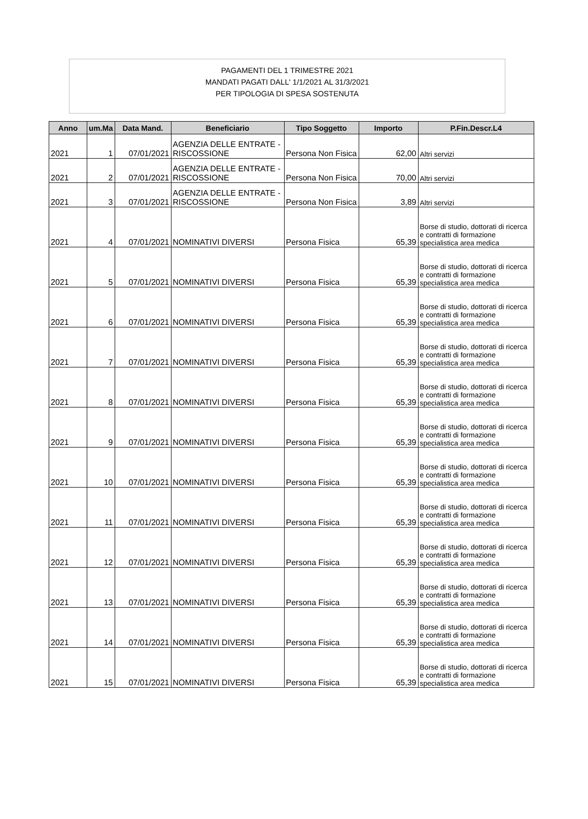PAGAMENTI DEL 1 TRIMESTRE 2021
MANDATI PAGATI DALL' 1/1/2021 AL 31/3/2021
PER TIPOLOGIA DI SPESA SOSTENUTA
| Anno | um.Ma | Data Mand. | Beneficiario | Tipo Soggetto | Importo | P.Fin.Descr.L4 |
| --- | --- | --- | --- | --- | --- | --- |
| 2021 | 1 | 07/01/2021 | AGENZIA DELLE ENTRATE - RISCOSSIONE | Persona Non Fisica | 62,00 | Altri servizi |
| 2021 | 2 | 07/01/2021 | AGENZIA DELLE ENTRATE - RISCOSSIONE | Persona Non Fisica | 70,00 | Altri servizi |
| 2021 | 3 | 07/01/2021 | AGENZIA DELLE ENTRATE - RISCOSSIONE | Persona Non Fisica | 3,89 | Altri servizi |
| 2021 | 4 | 07/01/2021 | NOMINATIVI DIVERSI | Persona Fisica | 65,39 | Borse di studio, dottorati di ricerca e contratti di formazione specialistica area medica |
| 2021 | 5 | 07/01/2021 | NOMINATIVI DIVERSI | Persona Fisica | 65,39 | Borse di studio, dottorati di ricerca e contratti di formazione specialistica area medica |
| 2021 | 6 | 07/01/2021 | NOMINATIVI DIVERSI | Persona Fisica | 65,39 | Borse di studio, dottorati di ricerca e contratti di formazione specialistica area medica |
| 2021 | 7 | 07/01/2021 | NOMINATIVI DIVERSI | Persona Fisica | 65,39 | Borse di studio, dottorati di ricerca e contratti di formazione specialistica area medica |
| 2021 | 8 | 07/01/2021 | NOMINATIVI DIVERSI | Persona Fisica | 65,39 | Borse di studio, dottorati di ricerca e contratti di formazione specialistica area medica |
| 2021 | 9 | 07/01/2021 | NOMINATIVI DIVERSI | Persona Fisica | 65,39 | Borse di studio, dottorati di ricerca e contratti di formazione specialistica area medica |
| 2021 | 10 | 07/01/2021 | NOMINATIVI DIVERSI | Persona Fisica | 65,39 | Borse di studio, dottorati di ricerca e contratti di formazione specialistica area medica |
| 2021 | 11 | 07/01/2021 | NOMINATIVI DIVERSI | Persona Fisica | 65,39 | Borse di studio, dottorati di ricerca e contratti di formazione specialistica area medica |
| 2021 | 12 | 07/01/2021 | NOMINATIVI DIVERSI | Persona Fisica | 65,39 | Borse di studio, dottorati di ricerca e contratti di formazione specialistica area medica |
| 2021 | 13 | 07/01/2021 | NOMINATIVI DIVERSI | Persona Fisica | 65,39 | Borse di studio, dottorati di ricerca e contratti di formazione specialistica area medica |
| 2021 | 14 | 07/01/2021 | NOMINATIVI DIVERSI | Persona Fisica | 65,39 | Borse di studio, dottorati di ricerca e contratti di formazione specialistica area medica |
| 2021 | 15 | 07/01/2021 | NOMINATIVI DIVERSI | Persona Fisica | 65,39 | Borse di studio, dottorati di ricerca e contratti di formazione specialistica area medica |